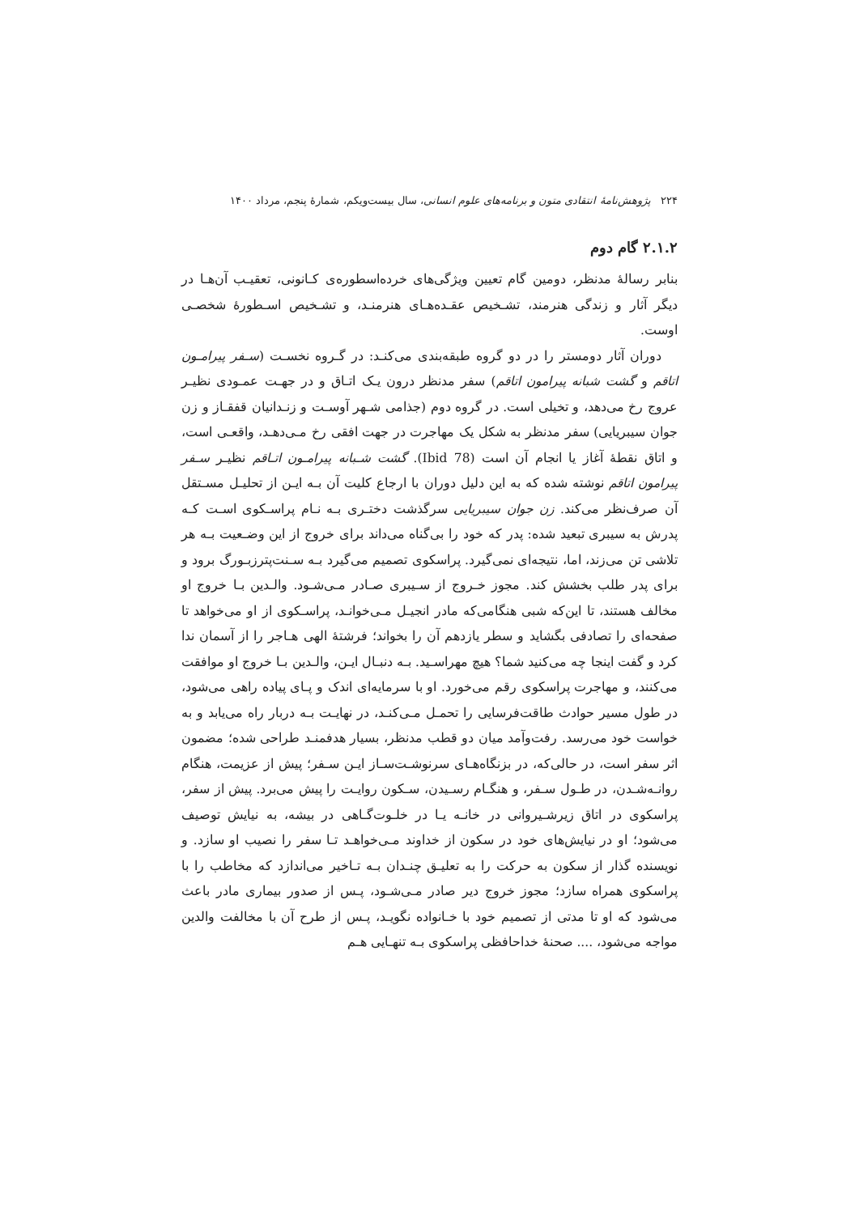۲۲۴ پژوهش‌نامهٔ انتقادی متون و برنامه‌های علوم انسانی، سال بیست‌ویکم، شمارهٔ پنجم، مرداد ۱۴۰۰
۲.۱.۲ گام دوم
بنابر رسالهٔ مدنظر، دومین گام تعیین ویژگی‌های خرده‌اسطوره‌ی کـانونی، تعقیـب آن‌هـا در دیگر آثار و زندگی هنرمند، تشـخیص عقـده‌هـای هنرمنـد، و تشـخیص اسـطورهٔ شخصـی اوست.
دوران آثار دومستر را در دو گروه طبقه‌بندی می‌کنـد: در گـروه نخسـت (سـفر پیرامـون اتاقم و گشت شبانه پیرامون اتاقم) سفر مدنظر درون یـک اتـاق و در جهـت عمـودی نظیـر عروج رخ می‌دهد، و تخیلی است. در گروه دوم (جذامی شـهر آوسـت و زنـدانیان قفقـاز و زن جوان سیبریایی) سفر مدنظر به شکل یک مهاجرت در جهت افقی رخ مـی‌دهـد، واقعـی است، و اتاق نقطهٔ آغاز یا انجام آن است (Ibid 78). گشت شـبانه پیرامـون اتـاقم نظیـر سـفر پیرامون اتاقم نوشته شده که به این دلیل دوران با ارجاع کلیت آن بـه ایـن از تحلیـل مسـتقل آن صرف‌نظر می‌کند. زن جوان سیبریایی سرگذشت دختـری بـه نـام پراسـکوی اسـت کـه پدرش به سیبری تبعید شده: پدر که خود را بی‌گناه می‌داند برای خروج از این وضـعیت بـه هر تلاشی تن می‌زند، اما، نتیجه‌ای نمی‌گیرد. پراسکوی تصمیم می‌گیرد بـه سـنت‌پترزبـورگ برود و برای پدر طلب بخشش کند. مجوز خـروج از سـیبری صـادر مـی‌شـود. والـدین بـا خروج او مخالف هستند، تا این‌که شبی هنگامی‌که مادر انجیـل مـی‌خوانـد، پراسـکوی از او می‌خواهد تا صفحه‌ای را تصادفی بگشاید و سطر یازدهم آن را بخواند؛ فرشتهٔ الهی هـاجر را از آسمان ندا کرد و گفت اینجا چه می‌کنید شما؟ هیچ مهراسـید. بـه دنبـال ایـن، والـدین بـا خروج او موافقت می‌کنند، و مهاجرت پراسکوی رقم می‌خورد. او با سرمایه‌ای اندک و پـای پیاده راهی می‌شود، در طول مسیر حوادث طاقت‌فرسایی را تحمـل مـی‌کنـد، در نهایـت بـه دربار راه می‌یابد و به خواست خود می‌رسد. رفت‌وآمد میان دو قطب مدنظر، بسیار هدفمنـد طراحی شده؛ مضمون اثر سفر است، در حالی‌که، در بزنگاه‌هـای سرنوشـت‌سـاز ایـن سـفر؛ پیش از عزیمت، هنگام روانـه‌شـدن، در طـول سـفر، و هنگـام رسـیدن، سـکون روایـت را پیش می‌برد. پیش از سفر، پراسکوی در اتاق زیرشـیروانی در خانـه یـا در خلـوت‌گـاهی در بیشه، به نیایش توصیف می‌شود؛ او در نیایش‌های خود در سکون از خداوند مـی‌خواهـد تـا سفر را نصیب او سازد. و نویسنده گذار از سکون به حرکت را به تعلیـق چنـدان بـه تـاخیر می‌اندازد که مخاطب را با پراسکوی همراه سازد؛ مجوز خروج دیر صادر مـی‌شـود، پـس از صدور بیماری مادر باعث می‌شود که او تا مدتی از تصمیم خود با خـانواده نگویـد، پـس از طرح آن با مخالفت والدین مواجه می‌شود، .... صحنهٔ خداحافظی پراسکوی بـه تنهـایی هـم